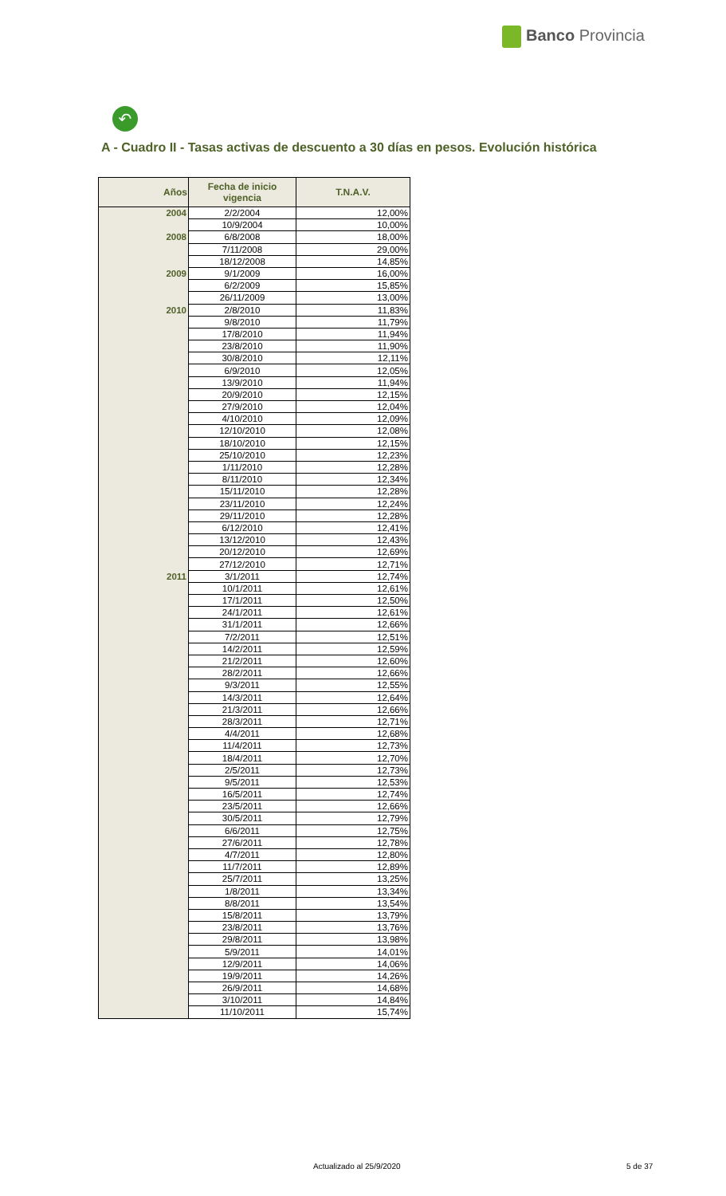Banco Provincia
↶
A - Cuadro II - Tasas activas de descuento a 30 días en pesos. Evolución histórica
| Años | Fecha de inicio vigencia | T.N.A.V. |
| --- | --- | --- |
| 2004 | 2/2/2004 | 12,00% |
| | 10/9/2004 | 10,00% |
| 2008 | 6/8/2008 | 18,00% |
| | 7/11/2008 | 29,00% |
| | 18/12/2008 | 14,85% |
| 2009 | 9/1/2009 | 16,00% |
| | 6/2/2009 | 15,85% |
| | 26/11/2009 | 13,00% |
| 2010 | 2/8/2010 | 11,83% |
| | 9/8/2010 | 11,79% |
| | 17/8/2010 | 11,94% |
| | 23/8/2010 | 11,90% |
| | 30/8/2010 | 12,11% |
| | 6/9/2010 | 12,05% |
| | 13/9/2010 | 11,94% |
| | 20/9/2010 | 12,15% |
| | 27/9/2010 | 12,04% |
| | 4/10/2010 | 12,09% |
| | 12/10/2010 | 12,08% |
| | 18/10/2010 | 12,15% |
| | 25/10/2010 | 12,23% |
| | 1/11/2010 | 12,28% |
| | 8/11/2010 | 12,34% |
| | 15/11/2010 | 12,28% |
| | 23/11/2010 | 12,24% |
| | 29/11/2010 | 12,28% |
| | 6/12/2010 | 12,41% |
| | 13/12/2010 | 12,43% |
| | 20/12/2010 | 12,69% |
| | 27/12/2010 | 12,71% |
| 2011 | 3/1/2011 | 12,74% |
| | 10/1/2011 | 12,61% |
| | 17/1/2011 | 12,50% |
| | 24/1/2011 | 12,61% |
| | 31/1/2011 | 12,66% |
| | 7/2/2011 | 12,51% |
| | 14/2/2011 | 12,59% |
| | 21/2/2011 | 12,60% |
| | 28/2/2011 | 12,66% |
| | 9/3/2011 | 12,55% |
| | 14/3/2011 | 12,64% |
| | 21/3/2011 | 12,66% |
| | 28/3/2011 | 12,71% |
| | 4/4/2011 | 12,68% |
| | 11/4/2011 | 12,73% |
| | 18/4/2011 | 12,70% |
| | 2/5/2011 | 12,73% |
| | 9/5/2011 | 12,53% |
| | 16/5/2011 | 12,74% |
| | 23/5/2011 | 12,66% |
| | 30/5/2011 | 12,79% |
| | 6/6/2011 | 12,75% |
| | 27/6/2011 | 12,78% |
| | 4/7/2011 | 12,80% |
| | 11/7/2011 | 12,89% |
| | 25/7/2011 | 13,25% |
| | 1/8/2011 | 13,34% |
| | 8/8/2011 | 13,54% |
| | 15/8/2011 | 13,79% |
| | 23/8/2011 | 13,76% |
| | 29/8/2011 | 13,98% |
| | 5/9/2011 | 14,01% |
| | 12/9/2011 | 14,06% |
| | 19/9/2011 | 14,26% |
| | 26/9/2011 | 14,68% |
| | 3/10/2011 | 14,84% |
| | 11/10/2011 | 15,74% |
Actualizado al 25/9/2020 5 de 37